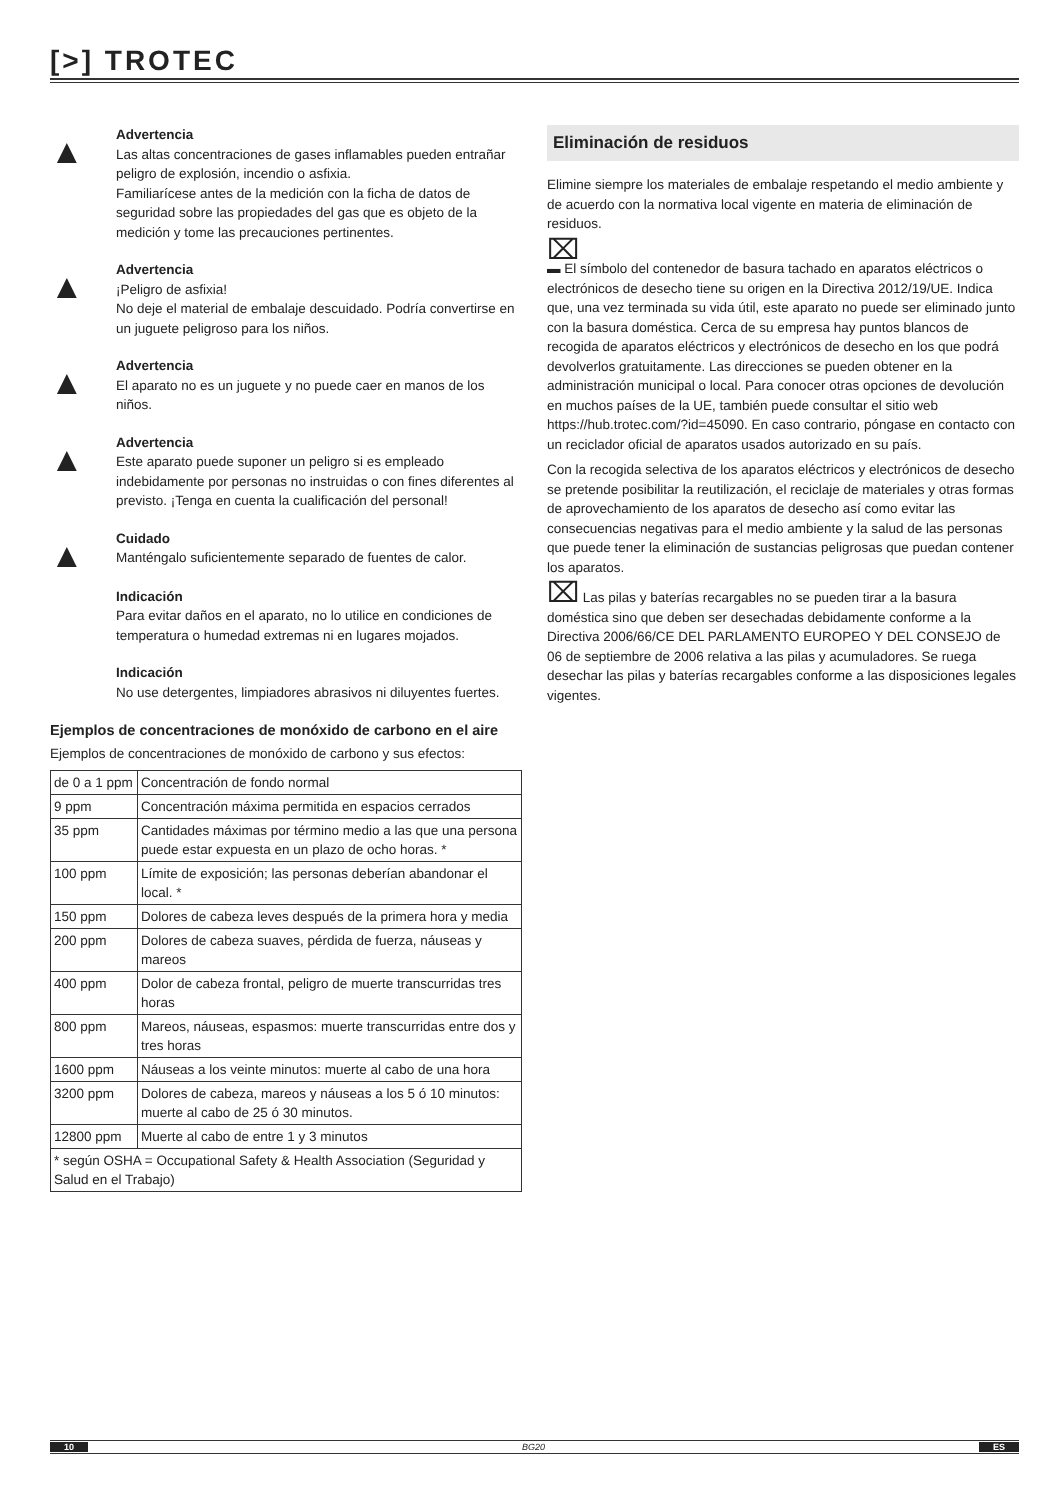[>] TROTEC
▲
Advertencia
Las altas concentraciones de gases inflamables pueden entrañar peligro de explosión, incendio o asfixia.
Familiarícese antes de la medición con la ficha de datos de seguridad sobre las propiedades del gas que es objeto de la medición y tome las precauciones pertinentes.
▲
Advertencia
¡Peligro de asfixia!
No deje el material de embalaje descuidado. Podría convertirse en un juguete peligroso para los niños.
▲
Advertencia
El aparato no es un juguete y no puede caer en manos de los niños.
▲
Advertencia
Este aparato puede suponer un peligro si es empleado indebidamente por personas no instruidas o con fines diferentes al previsto. ¡Tenga en cuenta la cualificación del personal!
▲
Cuidado
Manténgalo suficientemente separado de fuentes de calor.
Indicación
Para evitar daños en el aparato, no lo utilice en condiciones de temperatura o humedad extremas ni en lugares mojados.
Indicación
No use detergentes, limpiadores abrasivos ni diluyentes fuertes.
Ejemplos de concentraciones de monóxido de carbono en el aire
Ejemplos de concentraciones de monóxido de carbono y sus efectos:
| de 0 a 1 ppm | Concentración de fondo normal |
| 9 ppm | Concentración máxima permitida en espacios cerrados |
| 35 ppm | Cantidades máximas por término medio a las que una persona puede estar expuesta en un plazo de ocho horas. * |
| 100 ppm | Límite de exposición; las personas deberían abandonar el local. * |
| 150 ppm | Dolores de cabeza leves después de la primera hora y media |
| 200 ppm | Dolores de cabeza suaves, pérdida de fuerza, náuseas y mareos |
| 400 ppm | Dolor de cabeza frontal, peligro de muerte transcurridas tres horas |
| 800 ppm | Mareos, náuseas, espasmos: muerte transcurridas entre dos y tres horas |
| 1600 ppm | Náuseas a los veinte minutos: muerte al cabo de una hora |
| 3200 ppm | Dolores de cabeza, mareos y náuseas a los 5 ó 10 minutos: muerte al cabo de 25 ó 30 minutos. |
| 12800 ppm | Muerte al cabo de entre 1 y 3 minutos |
| * según OSHA = Occupational Safety & Health Association (Seguridad y Salud en el Trabajo) | |
Eliminación de residuos
Elimine siempre los materiales de embalaje respetando el medio ambiente y de acuerdo con la normativa local vigente en materia de eliminación de residuos.
⌧
▬ El símbolo del contenedor de basura tachado en aparatos eléctricos o electrónicos de desecho tiene su origen en la Directiva 2012/19/UE. Indica que, una vez terminada su vida útil, este aparato no puede ser eliminado junto con la basura doméstica. Cerca de su empresa hay puntos blancos de recogida de aparatos eléctricos y electrónicos de desecho en los que podrá devolverlos gratuitamente. Las direcciones se pueden obtener en la administración municipal o local. Para conocer otras opciones de devolución en muchos países de la UE, también puede consultar el sitio web https://hub.trotec.com/?id=45090. En caso contrario, póngase en contacto con un reciclador oficial de aparatos usados autorizado en su país.
Con la recogida selectiva de los aparatos eléctricos y electrónicos de desecho se pretende posibilitar la reutilización, el reciclaje de materiales y otras formas de aprovechamiento de los aparatos de desecho así como evitar las consecuencias negativas para el medio ambiente y la salud de las personas que puede tener la eliminación de sustancias peligrosas que puedan contener los aparatos.
⌧ Las pilas y baterías recargables no se pueden tirar a la basura doméstica sino que deben ser desechadas debidamente conforme a la Directiva 2006/66/CE DEL PARLAMENTO EUROPEO Y DEL CONSEJO de 06 de septiembre de 2006 relativa a las pilas y acumuladores. Se ruega desechar las pilas y baterías recargables conforme a las disposiciones legales vigentes.
10 BG20 ES